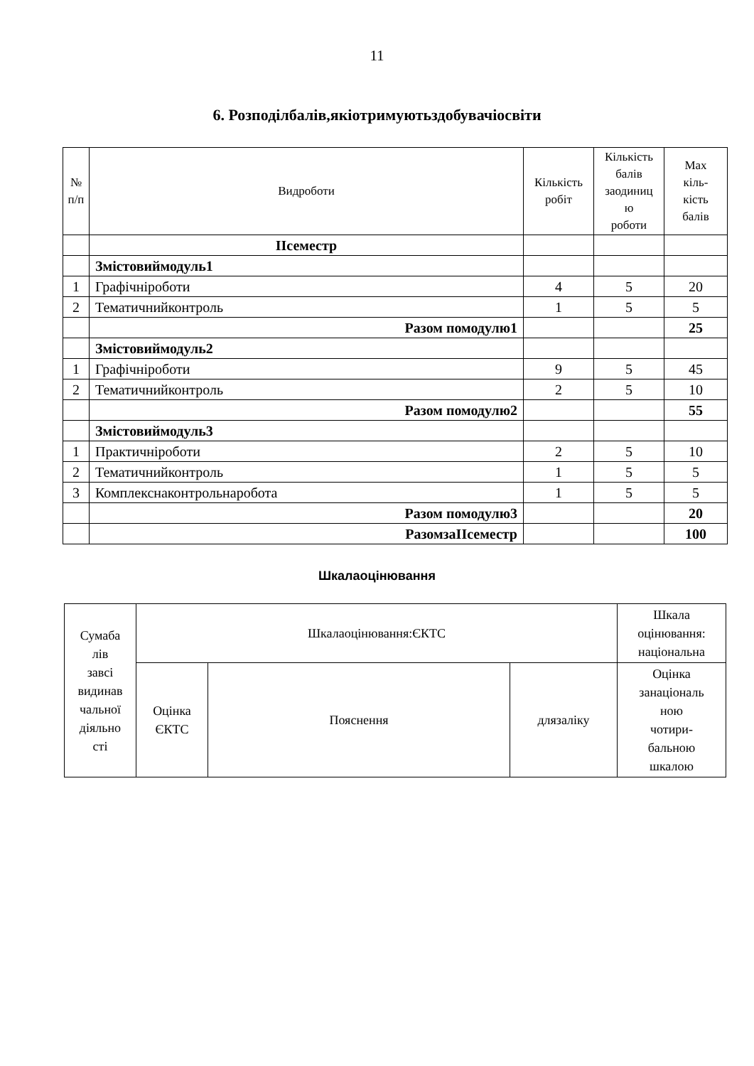11
6. Розподілбалів,якіотримуютьздобувачіосвіти
| № п/п | Видроботи | Кількість робіт | Кількість балів заодиниц ю роботи | Max кіль- кість балів |
| --- | --- | --- | --- | --- |
| | ІІсеместр | | | |
| | Змістовиймодуль1 | | | |
| 1 | Графічніроботи | 4 | 5 | 20 |
| 2 | Тематичнийконтроль | 1 | 5 | 5 |
| | Разом помодулю1 | | | 25 |
| | Змістовиймодуль2 | | | |
| 1 | Графічніроботи | 9 | 5 | 45 |
| 2 | Тематичнийконтроль | 2 | 5 | 10 |
| | Разом помодулю2 | | | 55 |
| | Змістовиймодуль3 | | | |
| 1 | Практичніроботи | 2 | 5 | 10 |
| 2 | Тематичнийконтроль | 1 | 5 | 5 |
| 3 | Комплекснаконтрольнаробота | 1 | 5 | 5 |
| | Разом помодулю3 | | | 20 |
| | РазомзаІІсеместр | | | 100 |
Шкалаоцінювання
| Сумаба лів завсі видинав чальної діяльно сті | Шкалаоцінювання:ЄКТС | | | Шкала оцінювання: національна |
| --- | --- | --- | --- | --- |
| | Оцінка ЄКТС | Пояснення | длязаліку | Оцінка занаціональ ною чотири- бальною шкалою |